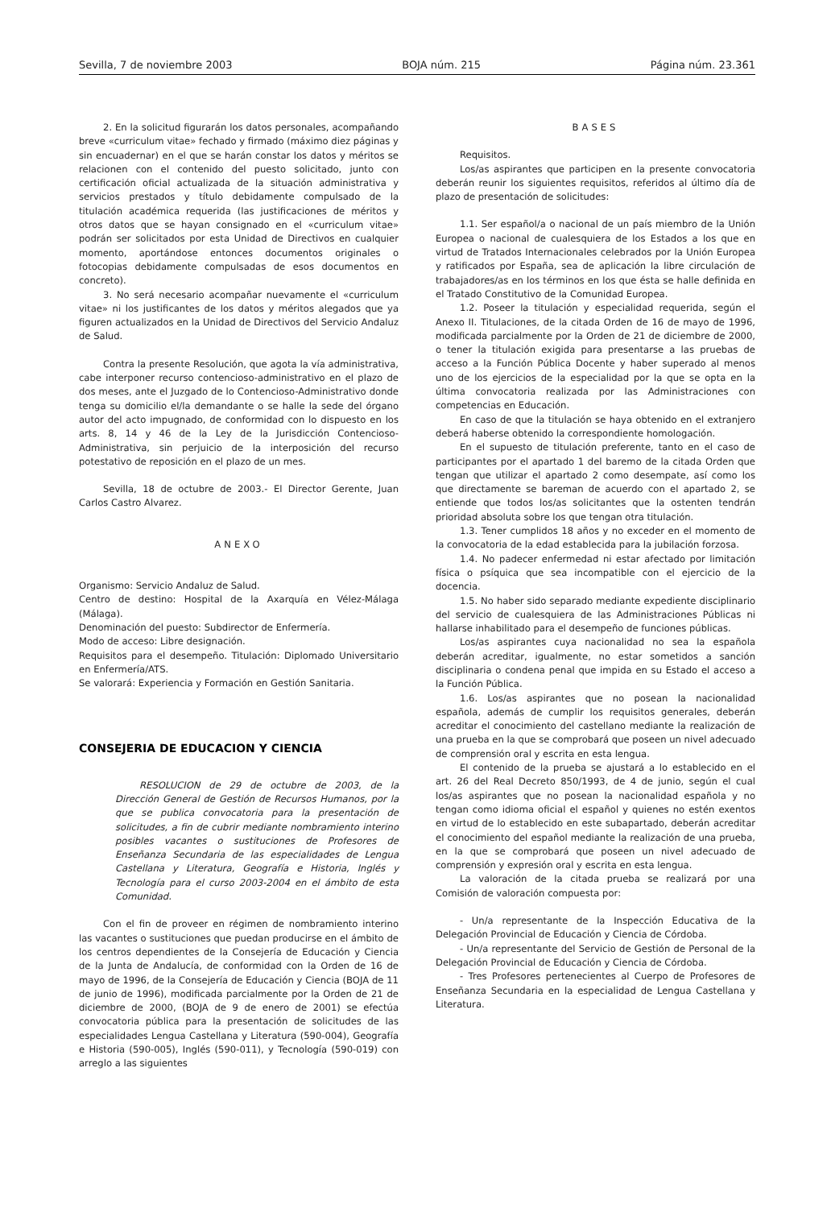Sevilla, 7 de noviembre 2003 BOJA núm. 215 Página núm. 23.361
2. En la solicitud figurarán los datos personales, acompañando breve «curriculum vitae» fechado y firmado (máximo diez páginas y sin encuadernar) en el que se harán constar los datos y méritos se relacionen con el contenido del puesto solicitado, junto con certificación oficial actualizada de la situación administrativa y servicios prestados y título debidamente compulsado de la titulación académica requerida (las justificaciones de méritos y otros datos que se hayan consignado en el «curriculum vitae» podrán ser solicitados por esta Unidad de Directivos en cualquier momento, aportándose entonces documentos originales o fotocopias debidamente compulsadas de esos documentos en concreto).
3. No será necesario acompañar nuevamente el «curriculum vitae» ni los justificantes de los datos y méritos alegados que ya figuren actualizados en la Unidad de Directivos del Servicio Andaluz de Salud.
Contra la presente Resolución, que agota la vía administrativa, cabe interponer recurso contencioso-administrativo en el plazo de dos meses, ante el Juzgado de lo Contencioso-Administrativo donde tenga su domicilio el/la demandante o se halle la sede del órgano autor del acto impugnado, de conformidad con lo dispuesto en los arts. 8, 14 y 46 de la Ley de la Jurisdicción Contencioso-Administrativa, sin perjuicio de la interposición del recurso potestativo de reposición en el plazo de un mes.
Sevilla, 18 de octubre de 2003.- El Director Gerente, Juan Carlos Castro Alvarez.
ANEXO
Organismo: Servicio Andaluz de Salud.
Centro de destino: Hospital de la Axarquía en Vélez-Málaga (Málaga).
Denominación del puesto: Subdirector de Enfermería.
Modo de acceso: Libre designación.
Requisitos para el desempeño. Titulación: Diplomado Universitario en Enfermería/ATS.
Se valorará: Experiencia y Formación en Gestión Sanitaria.
CONSEJERIA DE EDUCACION Y CIENCIA
RESOLUCION de 29 de octubre de 2003, de la Dirección General de Gestión de Recursos Humanos, por la que se publica convocatoria para la presentación de solicitudes, a fin de cubrir mediante nombramiento interino posibles vacantes o sustituciones de Profesores de Enseñanza Secundaria de las especialidades de Lengua Castellana y Literatura, Geografía e Historia, Inglés y Tecnología para el curso 2003-2004 en el ámbito de esta Comunidad.
Con el fin de proveer en régimen de nombramiento interino las vacantes o sustituciones que puedan producirse en el ámbito de los centros dependientes de la Consejería de Educación y Ciencia de la Junta de Andalucía, de conformidad con la Orden de 16 de mayo de 1996, de la Consejería de Educación y Ciencia (BOJA de 11 de junio de 1996), modificada parcialmente por la Orden de 21 de diciembre de 2000, (BOJA de 9 de enero de 2001) se efectúa convocatoria pública para la presentación de solicitudes de las especialidades Lengua Castellana y Literatura (590-004), Geografía e Historia (590-005), Inglés (590-011), y Tecnología (590-019) con arreglo a las siguientes
BASES
Requisitos.
Los/as aspirantes que participen en la presente convocatoria deberán reunir los siguientes requisitos, referidos al último día de plazo de presentación de solicitudes:
1.1. Ser español/a o nacional de un país miembro de la Unión Europea o nacional de cualesquiera de los Estados a los que en virtud de Tratados Internacionales celebrados por la Unión Europea y ratificados por España, sea de aplicación la libre circulación de trabajadores/as en los términos en los que ésta se halle definida en el Tratado Constitutivo de la Comunidad Europea.
1.2. Poseer la titulación y especialidad requerida, según el Anexo II. Titulaciones, de la citada Orden de 16 de mayo de 1996, modificada parcialmente por la Orden de 21 de diciembre de 2000, o tener la titulación exigida para presentarse a las pruebas de acceso a la Función Pública Docente y haber superado al menos uno de los ejercicios de la especialidad por la que se opta en la última convocatoria realizada por las Administraciones con competencias en Educación.
En caso de que la titulación se haya obtenido en el extranjero deberá haberse obtenido la correspondiente homologación.
En el supuesto de titulación preferente, tanto en el caso de participantes por el apartado 1 del baremo de la citada Orden que tengan que utilizar el apartado 2 como desempate, así como los que directamente se bareman de acuerdo con el apartado 2, se entiende que todos los/as solicitantes que la ostenten tendrán prioridad absoluta sobre los que tengan otra titulación.
1.3. Tener cumplidos 18 años y no exceder en el momento de la convocatoria de la edad establecida para la jubilación forzosa.
1.4. No padecer enfermedad ni estar afectado por limitación física o psíquica que sea incompatible con el ejercicio de la docencia.
1.5. No haber sido separado mediante expediente disciplinario del servicio de cualesquiera de las Administraciones Públicas ni hallarse inhabilitado para el desempeño de funciones públicas.
Los/as aspirantes cuya nacionalidad no sea la española deberán acreditar, igualmente, no estar sometidos a sanción disciplinaria o condena penal que impida en su Estado el acceso a la Función Pública.
1.6. Los/as aspirantes que no posean la nacionalidad española, además de cumplir los requisitos generales, deberán acreditar el conocimiento del castellano mediante la realización de una prueba en la que se comprobará que poseen un nivel adecuado de comprensión oral y escrita en esta lengua.
El contenido de la prueba se ajustará a lo establecido en el art. 26 del Real Decreto 850/1993, de 4 de junio, según el cual los/as aspirantes que no posean la nacionalidad española y no tengan como idioma oficial el español y quienes no estén exentos en virtud de lo establecido en este subapartado, deberán acreditar el conocimiento del español mediante la realización de una prueba, en la que se comprobará que poseen un nivel adecuado de comprensión y expresión oral y escrita en esta lengua.
La valoración de la citada prueba se realizará por una Comisión de valoración compuesta por:
- Un/a representante de la Inspección Educativa de la Delegación Provincial de Educación y Ciencia de Córdoba.
- Un/a representante del Servicio de Gestión de Personal de la Delegación Provincial de Educación y Ciencia de Córdoba.
- Tres Profesores pertenecientes al Cuerpo de Profesores de Enseñanza Secundaria en la especialidad de Lengua Castellana y Literatura.